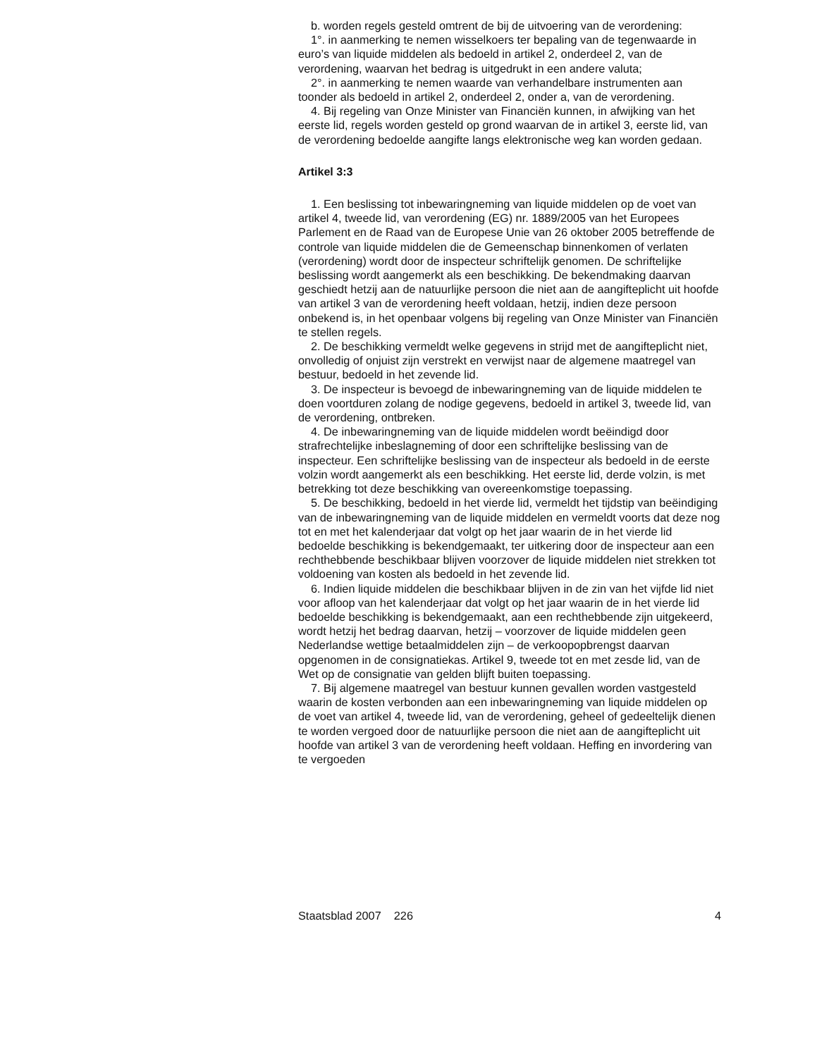b. worden regels gesteld omtrent de bij de uitvoering van de verordening:
1°. in aanmerking te nemen wisselkoers ter bepaling van de tegenwaarde in euro’s van liquide middelen als bedoeld in artikel 2, onderdeel 2, van de verordening, waarvan het bedrag is uitgedrukt in een andere valuta;
2°. in aanmerking te nemen waarde van verhandelbare instrumenten aan toonder als bedoeld in artikel 2, onderdeel 2, onder a, van de verordening.
4. Bij regeling van Onze Minister van Financiën kunnen, in afwijking van het eerste lid, regels worden gesteld op grond waarvan de in artikel 3, eerste lid, van de verordening bedoelde aangifte langs elektronische weg kan worden gedaan.
Artikel 3:3
1. Een beslissing tot inbewaringneming van liquide middelen op de voet van artikel 4, tweede lid, van verordening (EG) nr. 1889/2005 van het Europees Parlement en de Raad van de Europese Unie van 26 oktober 2005 betreffende de controle van liquide middelen die de Gemeenschap binnenkomen of verlaten (verordening) wordt door de inspecteur schriftelijk genomen. De schriftelijke beslissing wordt aangemerkt als een beschikking. De bekendmaking daarvan geschiedt hetzij aan de natuurlijke persoon die niet aan de aangifteplicht uit hoofde van artikel 3 van de verordening heeft voldaan, hetzij, indien deze persoon onbekend is, in het openbaar volgens bij regeling van Onze Minister van Financiën te stellen regels.
2. De beschikking vermeldt welke gegevens in strijd met de aangifteplicht niet, onvolledig of onjuist zijn verstrekt en verwijst naar de algemene maatregel van bestuur, bedoeld in het zevende lid.
3. De inspecteur is bevoegd de inbewaringneming van de liquide middelen te doen voortduren zolang de nodige gegevens, bedoeld in artikel 3, tweede lid, van de verordening, ontbreken.
4. De inbewaringneming van de liquide middelen wordt beëindigd door strafrechtelijke inbeslagneming of door een schriftelijke beslissing van de inspecteur. Een schriftelijke beslissing van de inspecteur als bedoeld in de eerste volzin wordt aangemerkt als een beschikking. Het eerste lid, derde volzin, is met betrekking tot deze beschikking van overeenkomstige toepassing.
5. De beschikking, bedoeld in het vierde lid, vermeldt het tijdstip van beëindiging van de inbewaringneming van de liquide middelen en vermeldt voorts dat deze nog tot en met het kalenderjaar dat volgt op het jaar waarin de in het vierde lid bedoelde beschikking is bekendgemaakt, ter uitkering door de inspecteur aan een rechthebbende beschikbaar blijven voorzover de liquide middelen niet strekken tot voldoening van kosten als bedoeld in het zevende lid.
6. Indien liquide middelen die beschikbaar blijven in de zin van het vijfde lid niet voor afloop van het kalenderjaar dat volgt op het jaar waarin de in het vierde lid bedoelde beschikking is bekendgemaakt, aan een rechthebbende zijn uitgekeerd, wordt hetzij het bedrag daarvan, hetzij – voorzover de liquide middelen geen Nederlandse wettige betaalmiddelen zijn – de verkoopopbrengst daarvan opgenomen in de consignatiekas. Artikel 9, tweede tot en met zesde lid, van de Wet op de consignatie van gelden blijft buiten toepassing.
7. Bij algemene maatregel van bestuur kunnen gevallen worden vastgesteld waarin de kosten verbonden aan een inbewaringneming van liquide middelen op de voet van artikel 4, tweede lid, van de verordening, geheel of gedeeltelijk dienen te worden vergoed door de natuurlijke persoon die niet aan de aangifteplicht uit hoofde van artikel 3 van de verordening heeft voldaan. Heffing en invordering van te vergoeden
Staatsblad 2007 226 4